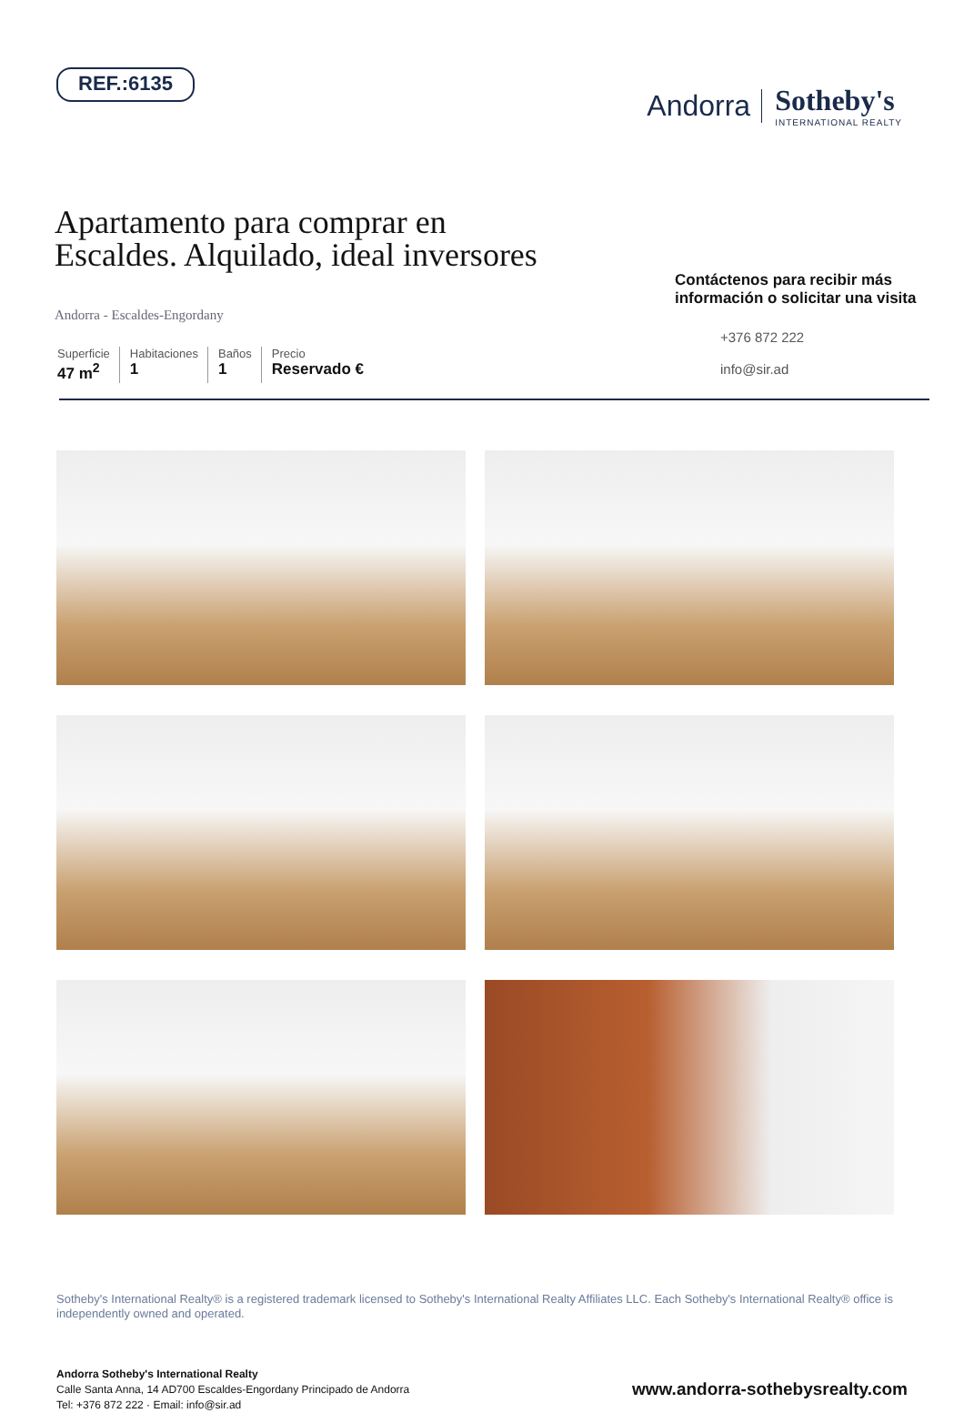REF.:6135
Andorra Sotheby's
INTERNATIONAL REALTY
Apartamento para comprar en
Escaldes. Alquilado, ideal inversores
Andorra - Escaldes-Engordany
Superficie
47 m<sup>2</sup>
Habitaciones
1
Baños
1
Precio
Reservado €
Contáctenos para recibir más
información o solicitar una visita
+376 872 222
info@sir.ad
Sotheby's International Realty® is a registered trademark licensed to Sotheby's International Realty Affiliates LLC. Each Sotheby's International Realty® office is independently owned and operated.
Andorra Sotheby's International Realty
Calle Santa Anna, 14 AD700 Escaldes-Engordany Principado de Andorra
Tel: +376 872 222 · Email: info@sir.ad
www.andorra-sothebysrealty.com